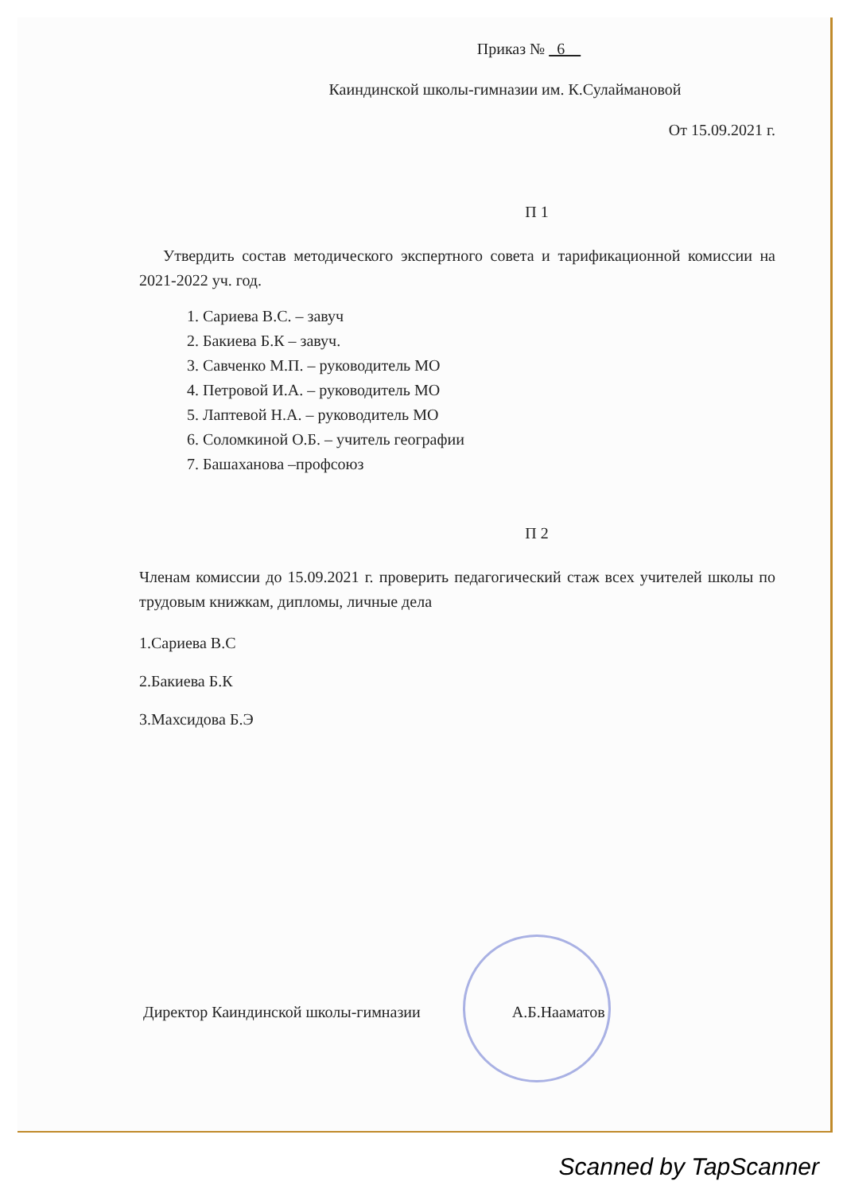Приказ № 6
Каиндинской школы-гимназии им. К.Сулаймановой
От 15.09.2021 г.
П 1
Утвердить состав методического экспертного совета и тарификационной комиссии на 2021-2022 уч. год.
1. Сариева В.С. – завуч
2. Бакиева Б.К – завуч.
3. Савченко М.П. – руководитель МО
4. Петровой И.А. – руководитель МО
5. Лаптевой Н.А. – руководитель МО
6. Соломкиной О.Б. – учитель географии
7. Башаханова –профсоюз
П 2
Членам комиссии до 15.09.2021 г. проверить педагогический стаж всех учителей школы по трудовым книжкам, дипломы, личные дела
1.Сариева В.С
2.Бакиева Б.К
3.Махсидова Б.Э
Директор Каиндинской школы-гимназии А.Б.Нааматов
Scanned by TapScanner